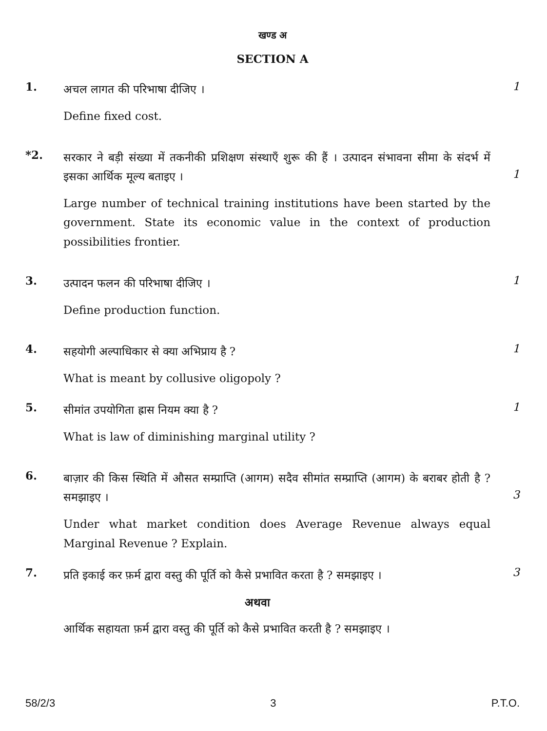खण्ड अ
SECTION A
1.
अचल लागत की परिभाषा दीजिए ।
Define fixed cost.
1
*2.
सरकार ने बड़ी संख्या में तकनीकी प्रशिक्षण संस्थाएँ शुरू की हैं । उत्पादन संभावना सीमा के संदर्भ में इसका आर्थिक मूल्य बताइए ।
Large number of technical training institutions have been started by the government. State its economic value in the context of production possibilities frontier.
1
3.
उत्पादन फलन की परिभाषा दीजिए ।
Define production function.
1
4.
सहयोगी अल्पाधिकार से क्या अभिप्राय है ?
What is meant by collusive oligopoly ?
1
5.
सीमांत उपयोगिता ह्रास नियम क्या है ?
What is law of diminishing marginal utility ?
1
6.
बाज़ार की किस स्थिति में औसत सम्प्राप्ति (आगम) सदैव सीमांत सम्प्राप्ति (आगम) के बराबर होती है ? समझाइए ।
Under what market condition does Average Revenue always equal Marginal Revenue ? Explain.
3
7.
प्रति इकाई कर फ़र्म द्वारा वस्तु की पूर्ति को कैसे प्रभावित करता है ? समझाइए ।
अथवा
आर्थिक सहायता फ़र्म द्वारा वस्तु की पूर्ति को कैसे प्रभावित करती है ? समझाइए ।
3
58/2/3 3 P.T.O.